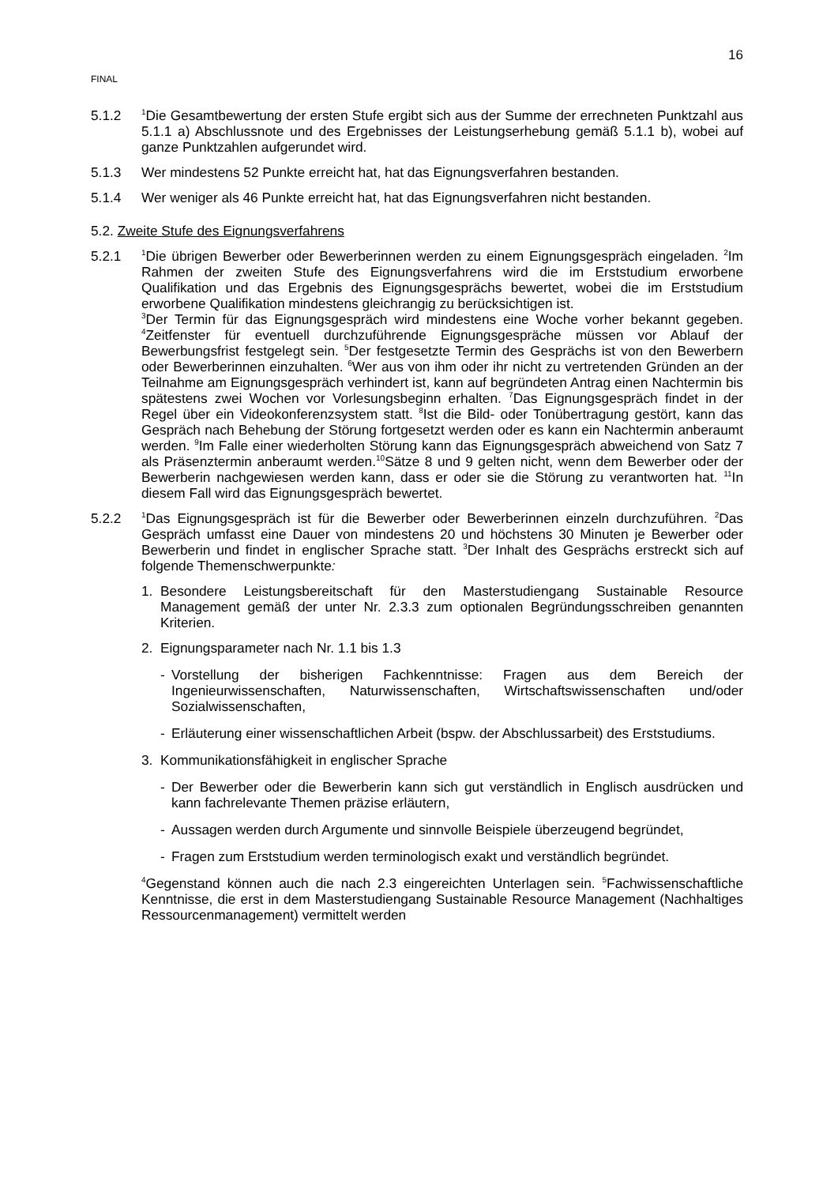16
FINAL
5.1.2
<sup>1</sup> Die Gesamtbewertung der ersten Stufe ergibt sich aus der Summe der errechneten Punktzahl aus 5.1.1 a) Abschlussnote und des Ergebnisses der Leistungserhebung gemäß 5.1.1 b), wobei auf ganze Punktzahlen aufgerundet wird.
5.1.3 Wer mindestens 52 Punkte erreicht hat, hat das Eignungsverfahren bestanden.
5.1.4 Wer weniger als 46 Punkte erreicht hat, hat das Eignungsverfahren nicht bestanden.
5.2. Zweite Stufe des Eignungsverfahrens
5.2.1
<sup>1</sup> Die übrigen Bewerber oder Bewerberinnen werden zu einem Eignungsgespräch eingeladen. <sup>2</sup>Im Rahmen der zweiten Stufe des Eignungsverfahrens wird die im Erststudium erworbene Qualifikation und das Ergebnis des Eignungsgesprächs bewertet, wobei die im Erststudium erworbene Qualifikation mindestens gleichrangig zu berücksichtigen ist.
<sup>3</sup> Der Termin für das Eignungsgespräch wird mindestens eine Woche vorher bekannt gegeben. <sup>4</sup>Zeitfenster für eventuell durchzuführende Eignungsgespräche müssen vor Ablauf der Bewerbungsfrist festgelegt sein. <sup>5</sup>Der festgesetzte Termin des Gesprächs ist von den Bewerbern oder Bewerberinnen einzuhalten. <sup>6</sup>Wer aus von ihm oder ihr nicht zu vertretenden Gründen an der Teilnahme am Eignungsgespräch verhindert ist, kann auf begründeten Antrag einen Nachtermin bis spätestens zwei Wochen vor Vorlesungsbeginn erhalten. <sup>7</sup>Das Eignungsgespräch findet in der Regel über ein Videokonferenzsystem statt. <sup>8</sup>Ist die Bild- oder Tonübertragung gestört, kann das Gespräch nach Behebung der Störung fortgesetzt werden oder es kann ein Nachtermin anberaumt werden. <sup>9</sup>Im Falle einer wiederholten Störung kann das Eignungsgespräch abweichend von Satz 7 als Präsenztermin anberaumt werden.<sup>10</sup>Sätze 8 und 9 gelten nicht, wenn dem Bewerber oder der Bewerberin nachgewiesen werden kann, dass er oder sie die Störung zu verantworten hat. <sup>11</sup>In diesem Fall wird das Eignungsgespräch bewertet.
5.2.2
<sup>1</sup> Das Eignungsgespräch ist für die Bewerber oder Bewerberinnen einzeln durchzuführen. <sup>2</sup>Das Gespräch umfasst eine Dauer von mindestens 20 und höchstens 30 Minuten je Bewerber oder Bewerberin und findet in englischer Sprache statt. <sup>3</sup>Der Inhalt des Gesprächs erstreckt sich auf folgende Themenschwerpunkte:
1. Besondere Leistungsbereitschaft für den Masterstudiengang Sustainable Resource Management gemäß der unter Nr. 2.3.3 zum optionalen Begründungsschreiben genannten Kriterien.
2. Eignungsparameter nach Nr. 1.1 bis 1.3
- Vorstellung der bisherigen Fachkenntnisse: Fragen aus dem Bereich der Ingenieurwissenschaften, Naturwissenschaften, Wirtschaftswissenschaften und/oder Sozialwissenschaften,
- Erläuterung einer wissenschaftlichen Arbeit (bspw. der Abschlussarbeit) des Erststudiums.
3. Kommunikationsfähigkeit in englischer Sprache
- Der Bewerber oder die Bewerberin kann sich gut verständlich in Englisch ausdrücken und kann fachrelevante Themen präzise erläutern,
- Aussagen werden durch Argumente und sinnvolle Beispiele überzeugend begründet,
- Fragen zum Erststudium werden terminologisch exakt und verständlich begründet.
<sup>4</sup> Gegenstand können auch die nach 2.3 eingereichten Unterlagen sein. <sup>5</sup>Fachwissenschaftliche Kenntnisse, die erst in dem Masterstudiengang Sustainable Resource Management (Nachhaltiges Ressourcenmanagement) vermittelt werden